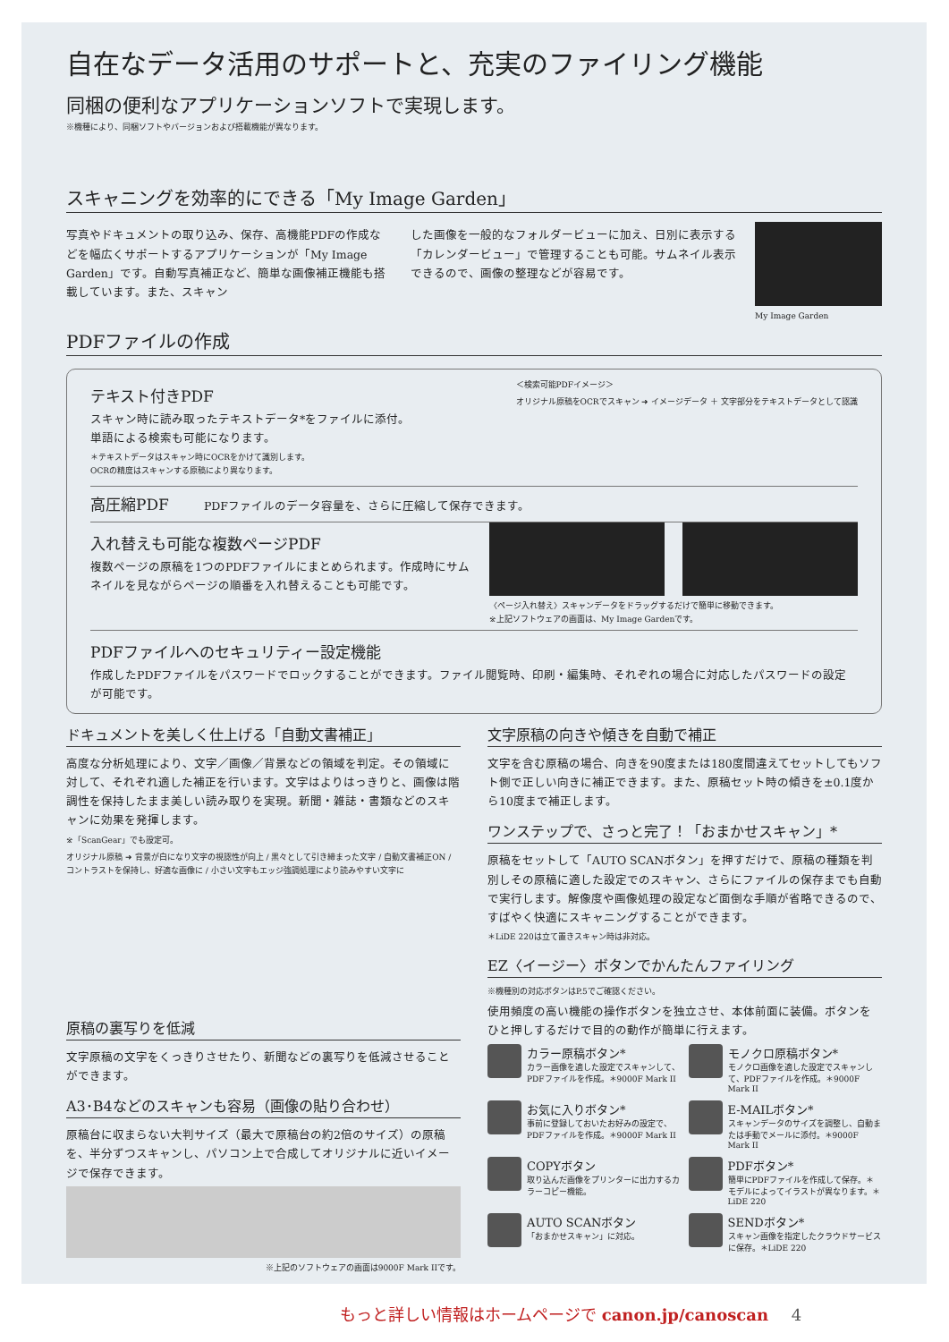自在なデータ活用のサポートと、充実のファイリング機能
同梱の便利なアプリケーションソフトで実現します。
※機種により、同梱ソフトやバージョンおよび搭載機能が異なります。
スキャニングを効率的にできる「My Image Garden」
写真やドキュメントの取り込み、保存、高機能PDFの作成などを幅広くサポートするアプリケーションが「My Image Garden」です。自動写真補正など、簡単な画像補正機能も搭載しています。また、スキャン
した画像を一般的なフォルダービューに加え、日別に表示する「カレンダービュー」で管理することも可能。サムネイル表示できるので、画像の整理などが容易です。
My Image Garden
PDFファイルの作成
テキスト付きPDF
スキャン時に読み取ったテキストデータ*をファイルに添付。
単語による検索も可能になります。
＊テキストデータはスキャン時にOCRをかけて識別します。
OCRの精度はスキャンする原稿により異なります。
＜検索可能PDFイメージ＞
オリジナル原稿をOCRでスキャン ➜ イメージデータ ＋ 文字部分をテキストデータとして認識
高圧縮PDF　　　PDFファイルのデータ容量を、さらに圧縮して保存できます。
入れ替えも可能な複数ページPDF
複数ページの原稿を1つのPDFファイルにまとめられます。作成時にサムネイルを見ながらページの順番を入れ替えることも可能です。
〈ページ入れ替え〉スキャンデータをドラッグするだけで簡単に移動できます。
※上記ソフトウェアの画面は、My Image Gardenです。
PDFファイルへのセキュリティー設定機能
作成したPDFファイルをパスワードでロックすることができます。ファイル閲覧時、印刷・編集時、それぞれの場合に対応したパスワードの設定が可能です。
ドキュメントを美しく仕上げる「自動文書補正」
高度な分析処理により、文字／画像／背景などの領域を判定。その領域に対して、それぞれ適した補正を行います。文字はよりはっきりと、画像は階調性を保持したまま美しい読み取りを実現。新聞・雑誌・書類などのスキャンに効果を発揮します。
※「ScanGear」でも設定可。
オリジナル原稿 ➜ 背景が白になり文字の視認性が向上 / 黒々として引き締まった文字 / 自動文書補正ON / コントラストを保持し、好適な画像に / 小さい文字もエッジ強調処理により読みやすい文字に
原稿の裏写りを低減
文字原稿の文字をくっきりさせたり、新聞などの裏写りを低減させることができます。
A3･B4などのスキャンも容易（画像の貼り合わせ）
原稿台に収まらない大判サイズ（最大で原稿台の約2倍のサイズ）の原稿を、半分ずつスキャンし、パソコン上で合成してオリジナルに近いイメージで保存できます。
※上記のソフトウェアの画面は9000F Mark IIです。
文字原稿の向きや傾きを自動で補正
文字を含む原稿の場合、向きを90度または180度間違えてセットしてもソフト側で正しい向きに補正できます。また、原稿セット時の傾きを±0.1度から10度まで補正します。
ワンステップで、さっと完了！「おまかせスキャン」*
原稿をセットして「AUTO SCANボタン」を押すだけで、原稿の種類を判別しその原稿に適した設定でのスキャン、さらにファイルの保存までも自動で実行します。解像度や画像処理の設定など面倒な手順が省略できるので、すばやく快適にスキャニングすることができます。
＊LiDE 220は立て置きスキャン時は非対応。
EZ〈イージー〉ボタンでかんたんファイリング
※機種別の対応ボタンはP.5でご確認ください。
使用頻度の高い機能の操作ボタンを独立させ、本体前面に装備。ボタンをひと押しするだけで目的の動作が簡単に行えます。
カラー原稿ボタン*
カラー画像を適した設定でスキャンして、PDFファイルを作成。＊9000F Mark II
モノクロ原稿ボタン*
モノクロ画像を適した設定でスキャンして、PDFファイルを作成。＊9000F Mark II
お気に入りボタン*
事前に登録しておいたお好みの設定で、PDFファイルを作成。＊9000F Mark II
E-MAILボタン*
スキャンデータのサイズを調整し、自動または手動でメールに添付。＊9000F Mark II
COPYボタン
取り込んだ画像をプリンターに出力するカラーコピー機能。
PDFボタン*
簡単にPDFファイルを作成して保存。＊モデルによってイラストが異なります。＊LiDE 220
AUTO SCANボタン
「おまかせスキャン」に対応。
SENDボタン*
スキャン画像を指定したクラウドサービスに保存。＊LiDE 220
もっと詳しい情報はホームページで canon.jp/canoscan 4